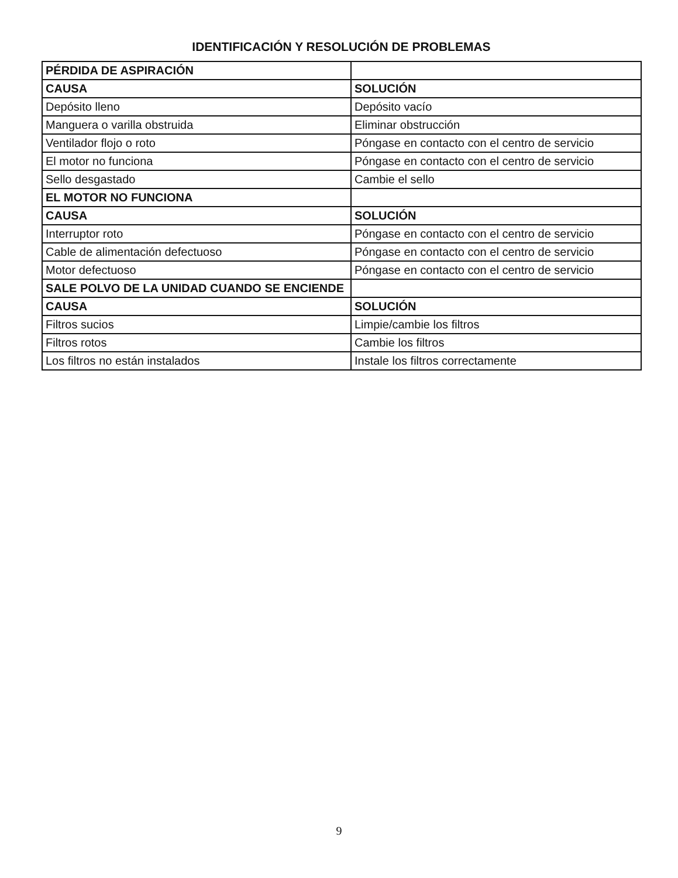IDENTIFICACIÓN Y RESOLUCIÓN DE PROBLEMAS
| PÉRDIDA DE ASPIRACIÓN | |
| --- | --- |
| CAUSA | SOLUCIÓN |
| Depósito lleno | Depósito vacío |
| Manguera o varilla obstruida | Eliminar obstrucción |
| Ventilador flojo o roto | Póngase en contacto con el centro de servicio |
| El motor no funciona | Póngase en contacto con el centro de servicio |
| Sello desgastado | Cambie el sello |
| EL MOTOR NO FUNCIONA | |
| CAUSA | SOLUCIÓN |
| Interruptor roto | Póngase en contacto con el centro de servicio |
| Cable de alimentación defectuoso | Póngase en contacto con el centro de servicio |
| Motor defectuoso | Póngase en contacto con el centro de servicio |
| SALE POLVO DE LA UNIDAD CUANDO SE ENCIENDE | |
| CAUSA | SOLUCIÓN |
| Filtros sucios | Limpie/cambie los filtros |
| Filtros rotos | Cambie los filtros |
| Los filtros no están instalados | Instale los filtros correctamente |
9